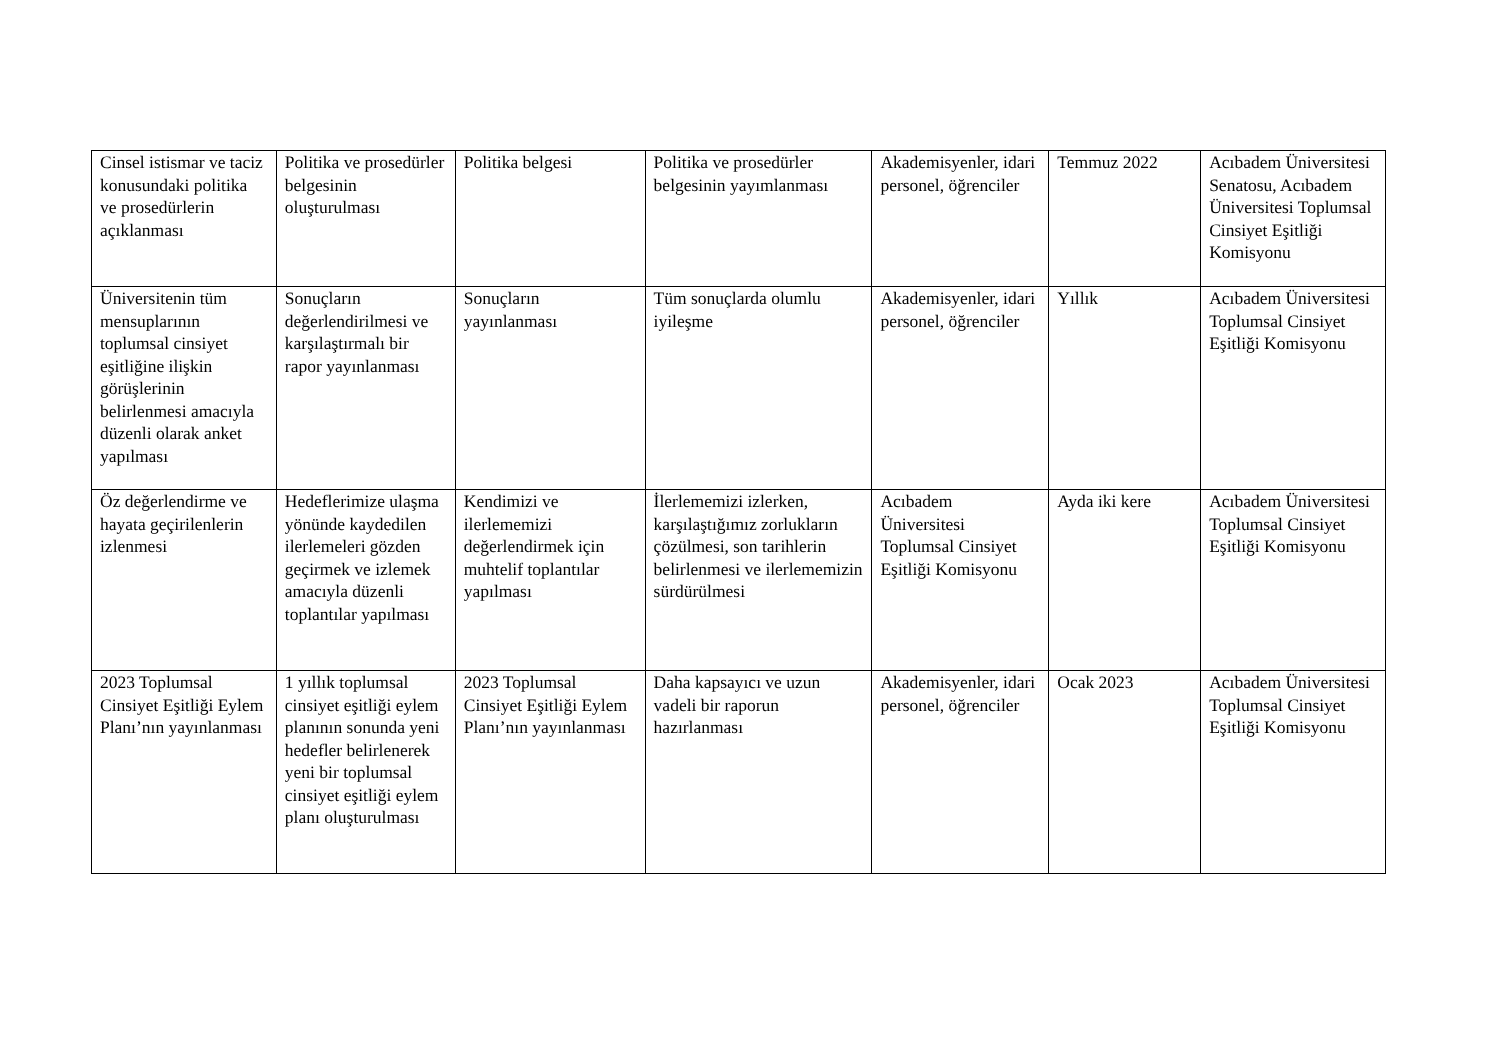| Cinsel istismar ve taciz konusundaki politika ve prosedürlerin açıklanması | Politika ve prosedürler belgesinin oluşturulması | Politika belgesi | Politika ve prosedürler belgesinin yayımlanması | Akademisyenler, idari personel, öğrenciler | Temmuz 2022 | Acıbadem Üniversitesi Senatosu, Acıbadem Üniversitesi Toplumsal Cinsiyet Eşitliği Komisyonu |
| Üniversitenin tüm mensuplarının toplumsal cinsiyet eşitliğine ilişkin görüşlerinin belirlenmesi amacıyla düzenli olarak anket yapılması | Sonuçların değerlendirilmesi ve karşılaştırmalı bir rapor yayınlanması | Sonuçların yayınlanması | Tüm sonuçlarda olumlu iyileşme | Akademisyenler, idari personel, öğrenciler | Yıllık | Acıbadem Üniversitesi Toplumsal Cinsiyet Eşitliği Komisyonu |
| Öz değerlendirme ve hayata geçirilenlerin izlenmesi | Hedeflerimize ulaşma yönünde kaydedilen ilerlemeleri gözden geçirmek ve izlemek amacıyla düzenli toplantılar yapılması | Kendimizi ve ilerlememizi değerlendirmek için muhtelif toplantılar yapılması | İlerlememizi izlerken, karşılaştığımız zorlukların çözülmesi, son tarihlerin belirlenmesi ve ilerlememizin sürdürülmesi | Acıbadem Üniversitesi Toplumsal Cinsiyet Eşitliği Komisyonu | Ayda iki kere | Acıbadem Üniversitesi Toplumsal Cinsiyet Eşitliği Komisyonu |
| 2023 Toplumsal Cinsiyet Eşitliği Eylem Planı’nın yayınlanması | 1 yıllık toplumsal cinsiyet eşitliği eylem planının sonunda yeni hedefler belirlenerek yeni bir toplumsal cinsiyet eşitliği eylem planı oluşturulması | 2023 Toplumsal Cinsiyet Eşitliği Eylem Planı’nın yayınlanması | Daha kapsayıcı ve uzun vadeli bir raporun hazırlanması | Akademisyenler, idari personel, öğrenciler | Ocak 2023 | Acıbadem Üniversitesi Toplumsal Cinsiyet Eşitliği Komisyonu |